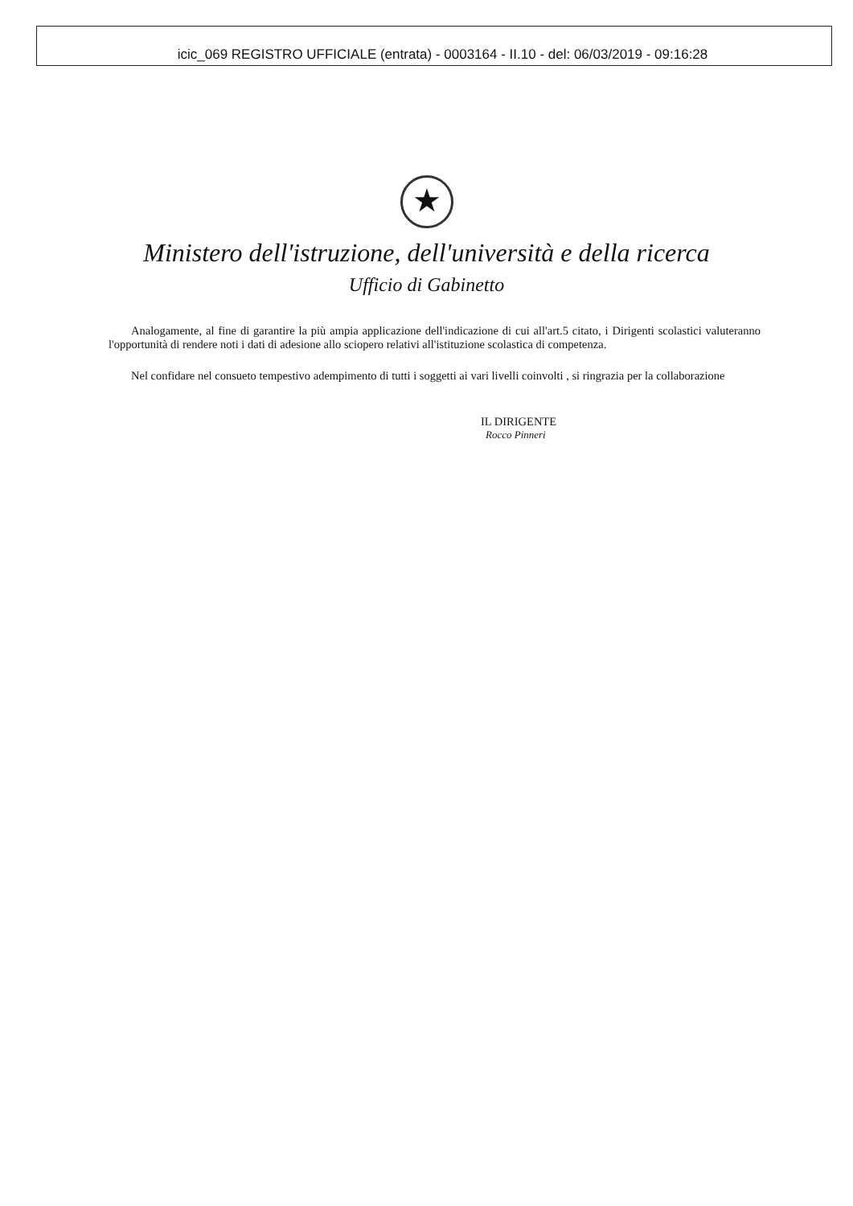icic_069 REGISTRO UFFICIALE (entrata) - 0003164 - II.10 - del: 06/03/2019 - 09:16:28
★
Ministero dell'istruzione, dell'università e della ricerca
Ufficio di Gabinetto
Analogamente, al fine di garantire la più ampia applicazione dell'indicazione di cui all'art.5 citato, i Dirigenti scolastici valuteranno l'opportunità di rendere noti i dati di adesione allo sciopero relativi all'istituzione scolastica di competenza.
Nel confidare nel consueto tempestivo adempimento di tutti i soggetti ai vari livelli coinvolti , si ringrazia per la collaborazione
IL DIRIGENTE
Rocco Pinneri